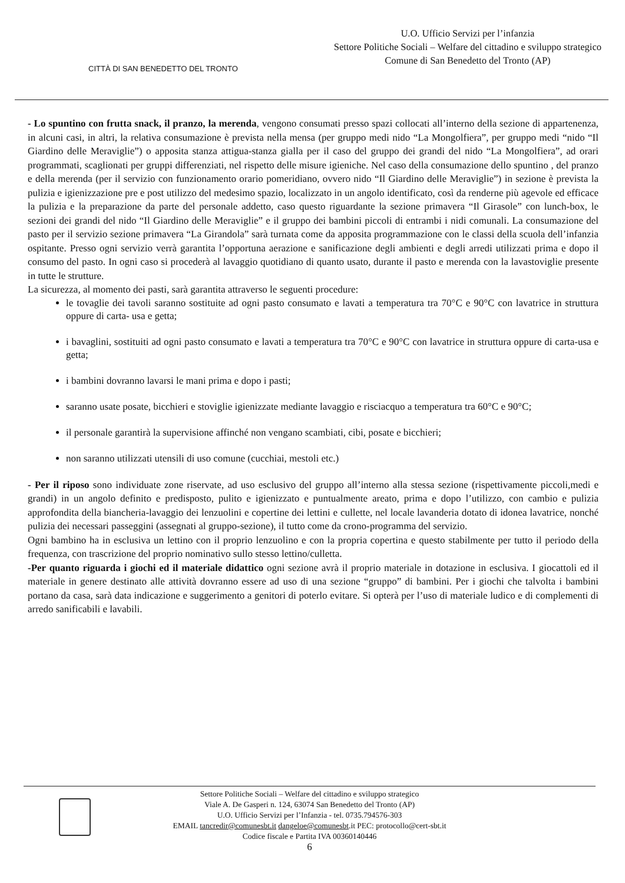CITTÀ DI SAN BENEDETTO DEL TRONTO
U.O. Ufficio Servizi per l’infanzia
Settore Politiche Sociali – Welfare del cittadino e sviluppo strategico
Comune di San Benedetto del Tronto (AP)
- Lo spuntino con frutta snack, il pranzo, la merenda, vengono consumati presso spazi collocati all’interno della sezione di appartenenza, in alcuni casi, in altri, la relativa consumazione è prevista nella mensa (per gruppo medi nido “La Mongolfiera”, per gruppo medi “nido “Il Giardino delle Meraviglie”) o apposita stanza attigua-stanza gialla per il caso del gruppo dei grandi del nido “La Mongolfiera”, ad orari programmati, scaglionati per gruppi differenziati, nel rispetto delle misure igieniche. Nel caso della consumazione dello spuntino , del pranzo e della merenda (per il servizio con funzionamento orario pomeridiano, ovvero nido “Il Giardino delle Meraviglie”) in sezione è prevista la pulizia e igienizzazione pre e post utilizzo del medesimo spazio, localizzato in un angolo identificato, così da renderne più agevole ed efficace la pulizia e la preparazione da parte del personale addetto, caso questo riguardante la sezione primavera “Il Girasole” con lunch-box, le sezioni dei grandi del nido “Il Giardino delle Meraviglie” e il gruppo dei bambini piccoli di entrambi i nidi comunali. La consumazione del pasto per il servizio sezione primavera “La Girandola” sarà turnata come da apposita programmazione con le classi della scuola dell’infanzia ospitante. Presso ogni servizio verrà garantita l’opportuna aerazione e sanificazione degli ambienti e degli arredi utilizzati prima e dopo il consumo del pasto. In ogni caso si procederà al lavaggio quotidiano di quanto usato, durante il pasto e merenda con la lavastoviglie presente in tutte le strutture.
La sicurezza, al momento dei pasti, sarà garantita attraverso le seguenti procedure:
le tovaglie dei tavoli saranno sostituite ad ogni pasto consumato e lavati a temperatura tra 70°C e 90°C con lavatrice in struttura oppure di carta- usa e getta;
i bavaglini, sostituiti ad ogni pasto consumato e lavati a temperatura tra 70°C e 90°C con lavatrice in struttura oppure di carta-usa e getta;
i bambini dovranno lavarsi le mani prima e dopo i pasti;
saranno usate posate, bicchieri e stoviglie igienizzate mediante lavaggio e risciacquo a temperatura tra 60°C e 90°C;
il personale garantirà la supervisione affinché non vengano scambiati, cibi, posate e bicchieri;
non saranno utilizzati utensili di uso comune (cucchiai, mestoli etc.)
- Per il riposo sono individuate zone riservate, ad uso esclusivo del gruppo all’interno alla stessa sezione (rispettivamente piccoli,medi e grandi) in un angolo definito e predisposto, pulito e igienizzato e puntualmente areato, prima e dopo l’utilizzo, con cambio e pulizia approfondita della biancheria-lavaggio dei lenzuolini e copertine dei lettini e cullette, nel locale lavanderia dotato di idonea lavatrice, nonché pulizia dei necessari passeggini (assegnati al gruppo-sezione), il tutto come da crono-programma del servizio.
Ogni bambino ha in esclusiva un lettino con il proprio lenzuolino e con la propria copertina e questo stabilmente per tutto il periodo della frequenza, con trascrizione del proprio nominativo sullo stesso lettino/culletta.
-Per quanto riguarda i giochi ed il materiale didattico ogni sezione avrà il proprio materiale in dotazione in esclusiva. I giocattoli ed il materiale in genere destinato alle attività dovranno essere ad uso di una sezione “gruppo” di bambini. Per i giochi che talvolta i bambini portano da casa, sarà data indicazione e suggerimento a genitori di poterlo evitare. Si opterà per l’uso di materiale ludico e di complementi di arredo sanificabili e lavabili.
Settore Politiche Sociali – Welfare del cittadino e sviluppo strategico
Viale A. De Gasperi n. 124, 63074 San Benedetto del Tronto (AP)
U.O. Ufficio Servizi per l’Infanzia - tel. 0735.794576-303
EMAIL tancredir@comunesbt.it dangeloe@comunesbt.it PEC: protocollo@cert-sbt.it
Codice fiscale e Partita IVA 00360140446
6